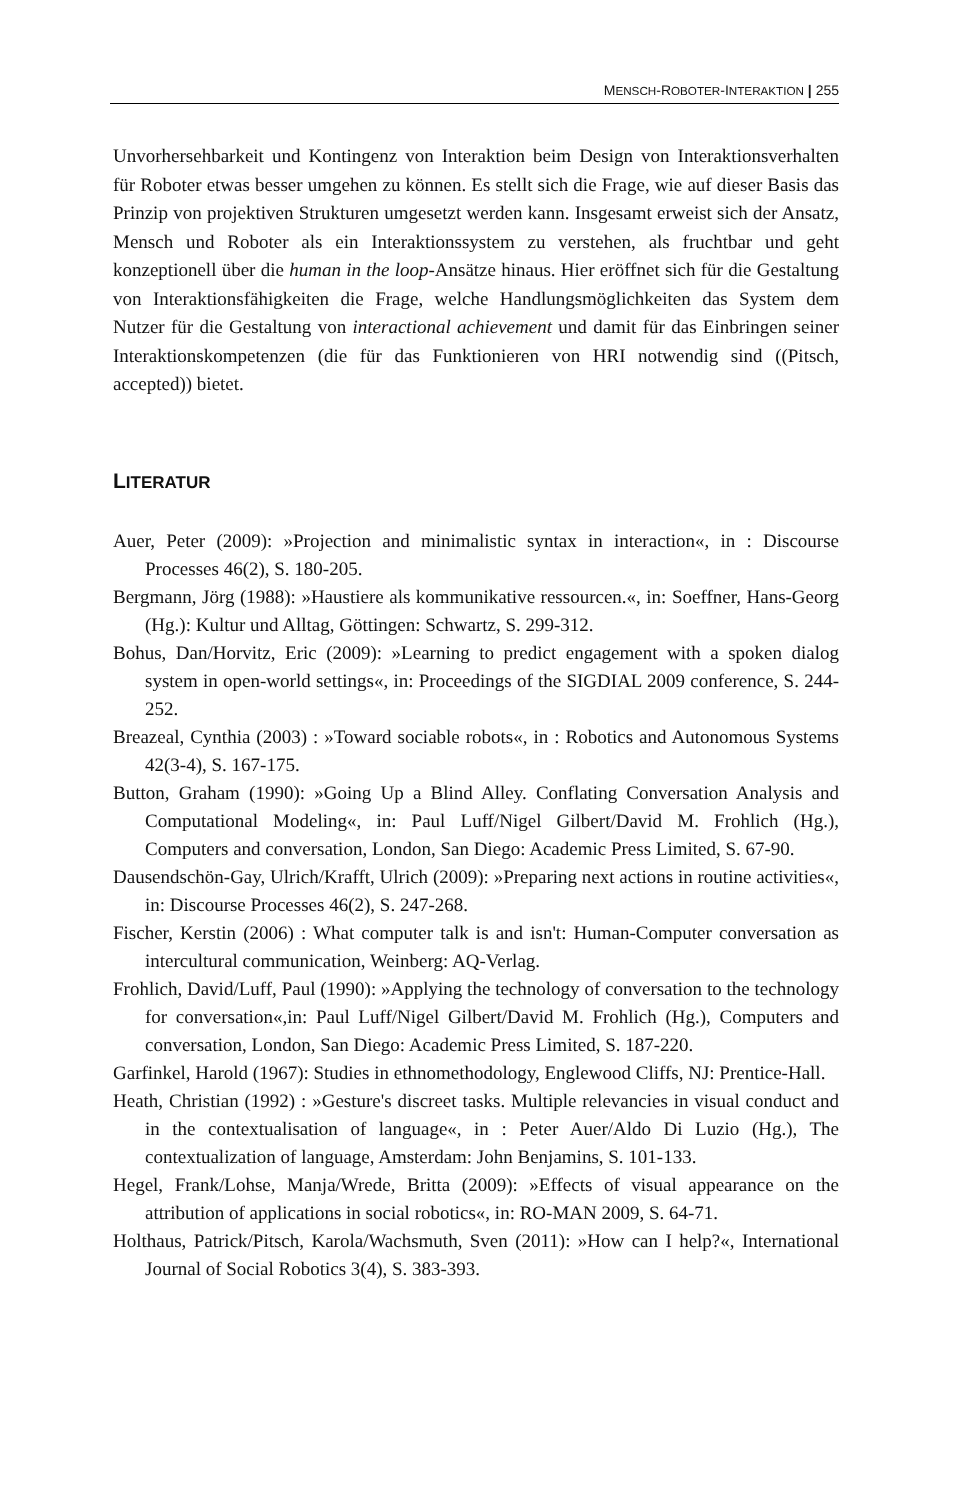MENSCH-ROBOTER-INTERAKTION | 255
Unvorhersehbarkeit und Kontingenz von Interaktion beim Design von Interaktions­verhalten für Roboter etwas besser umgehen zu können. Es stellt sich die Frage, wie auf dieser Basis das Prinzip von projektiven Strukturen umgesetzt werden kann. Ins­gesamt erweist sich der Ansatz, Mensch und Roboter als ein Interaktionssystem zu verstehen, als fruchtbar und geht konzeptionell über die human in the loop-Ansätze hinaus. Hier eröffnet sich für die Gestaltung von Interaktionsfähigkeiten die Frage, welche Handlungsmöglichkeiten das System dem Nutzer für die Gestaltung von in­teractional achievement und damit für das Einbringen seiner Interaktionskompeten­zen (die für das Funktionieren von HRI notwendig sind ((Pitsch, accepted)) bietet.
LITERATUR
Auer, Peter (2009): »Projection and minimalistic syntax in interaction«, in : Dis­course Processes 46(2), S. 180-205.
Bergmann, Jörg (1988): »Haustiere als kommunikative ressourcen.«, in: Soeffner, Hans-Georg (Hg.): Kultur und Alltag, Göttingen: Schwartz, S. 299-312.
Bohus, Dan/Horvitz, Eric (2009): »Learning to predict engagement with a spoken dialog system in open-world settings«, in: Proceedings of the SIGDIAL 2009 conference, S. 244-252.
Breazeal, Cynthia (2003) : »Toward sociable robots«, in : Robotics and Autonomous Systems 42(3-4), S. 167-175.
Button, Graham (1990): »Going Up a Blind Alley. Conflating Conversation Analysis and Computational Modeling«, in: Paul Luff/Nigel Gilbert/David M. Frohlich (Hg.), Computers and conversation, London, San Diego: Academic Press Lim­ited, S. 67-90.
Dausendschön-Gay, Ulrich/Krafft, Ulrich (2009): »Preparing next actions in routine activities«, in: Discourse Processes 46(2), S. 247-268.
Fischer, Kerstin (2006) : What computer talk is and isn't: Human-Computer conver­sation as intercultural communication, Weinberg: AQ-Verlag.
Frohlich, David/Luff, Paul (1990): »Applying the technology of conversation to the technology for conversation«,in: Paul Luff/Nigel Gilbert/David M. Frohlich (Hg.), Computers and conversation, London, San Diego: Academic Press Lim­ited, S. 187-220.
Garfinkel, Harold (1967): Studies in ethnomethodology, Englewood Cliffs, NJ: Pren­tice-Hall.
Heath, Christian (1992) : »Gesture's discreet tasks. Multiple relevancies in visual conduct and in the contextualisation of language«, in : Peter Auer/Aldo Di Luzio (Hg.), The contextualization of language, Amsterdam: John Benjamins, S. 101-133.
Hegel, Frank/Lohse, Manja/Wrede, Britta (2009): »Effects of visual appearance on the attribution of applications in social robotics«, in: RO-MAN 2009, S. 64-71.
Holthaus, Patrick/Pitsch, Karola/Wachsmuth, Sven (2011): »How can I help?«, In­ternational Journal of Social Robotics 3(4), S. 383-393.